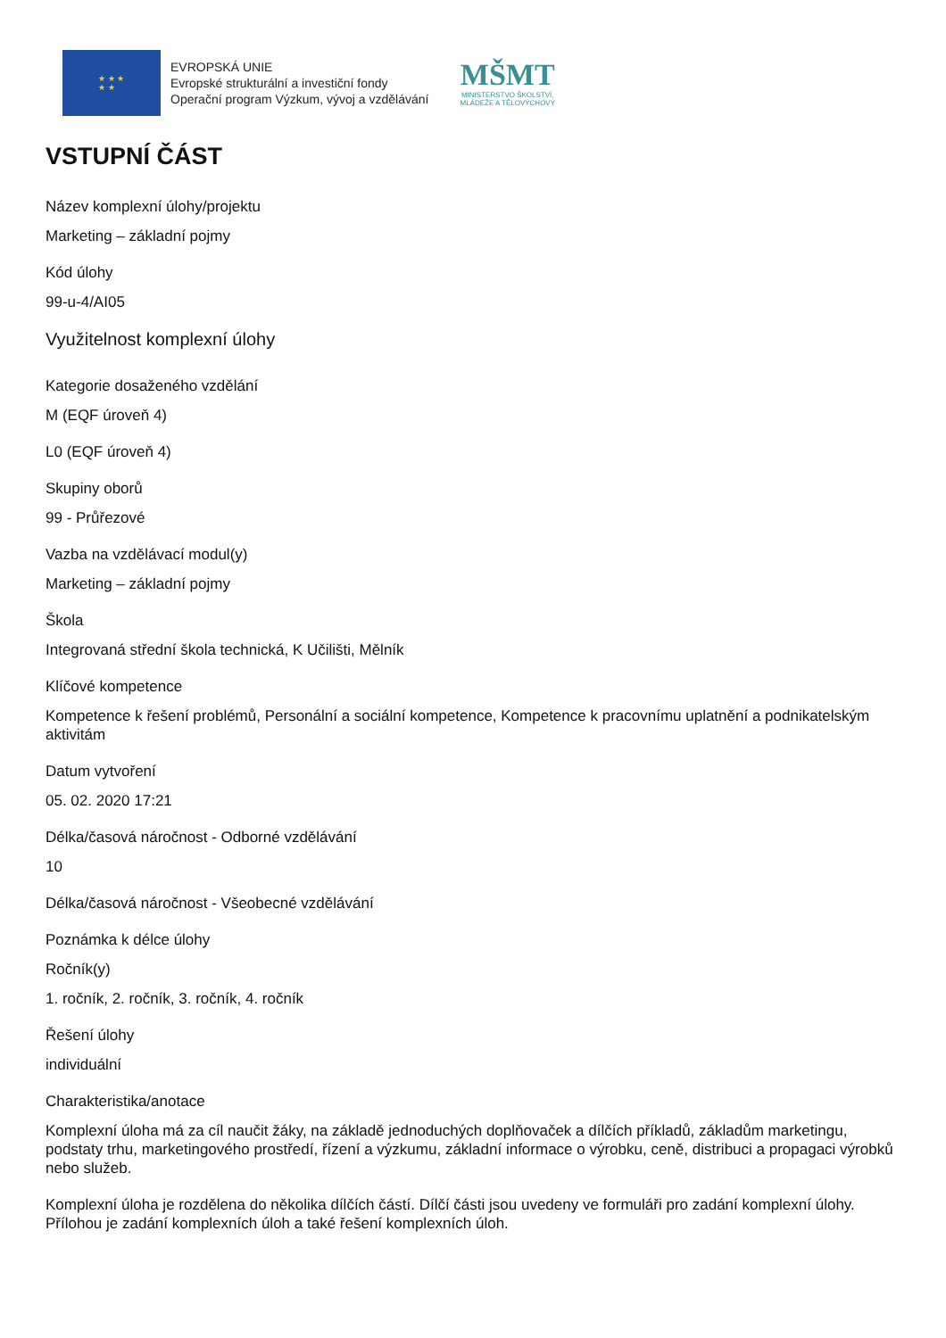★ ★ ★
★ ★
EVROPSKÁ UNIE
Evropské strukturální a investiční fondy
Operační program Výzkum, vývoj a vzdělávání
MŠMT
MINISTERSTVO ŠKOLSTVÍ,
MLÁDEŽE A TĚLOVÝCHOVY
VSTUPNÍ ČÁST
Název komplexní úlohy/projektu
Marketing – základní pojmy
Kód úlohy
99-u-4/AI05
Využitelnost komplexní úlohy
Kategorie dosaženého vzdělání
M (EQF úroveň 4)
L0 (EQF úroveň 4)
Skupiny oborů
99 - Průřezové
Vazba na vzdělávací modul(y)
Marketing – základní pojmy
Škola
Integrovaná střední škola technická, K Učilišti, Mělník
Klíčové kompetence
Kompetence k řešení problémů, Personální a sociální kompetence, Kompetence k pracovnímu uplatnění a podnikatelským aktivitám
Datum vytvoření
05. 02. 2020 17:21
Délka/časová náročnost - Odborné vzdělávání
10
Délka/časová náročnost - Všeobecné vzdělávání
Poznámka k délce úlohy
Ročník(y)
1. ročník, 2. ročník, 3. ročník, 4. ročník
Řešení úlohy
individuální
Charakteristika/anotace
Komplexní úloha má za cíl naučit žáky, na základě jednoduchých doplňovaček a dílčích příkladů, základům marketingu, podstaty trhu, marketingového prostředí, řízení a výzkumu, základní informace o výrobku, ceně, distribuci a propagaci výrobků nebo služeb.
Komplexní úloha je rozdělena do několika dílčích částí. Dílčí části jsou uvedeny ve formuláři pro zadání komplexní úlohy. Přílohou je zadání komplexních úloh a také řešení komplexních úloh.